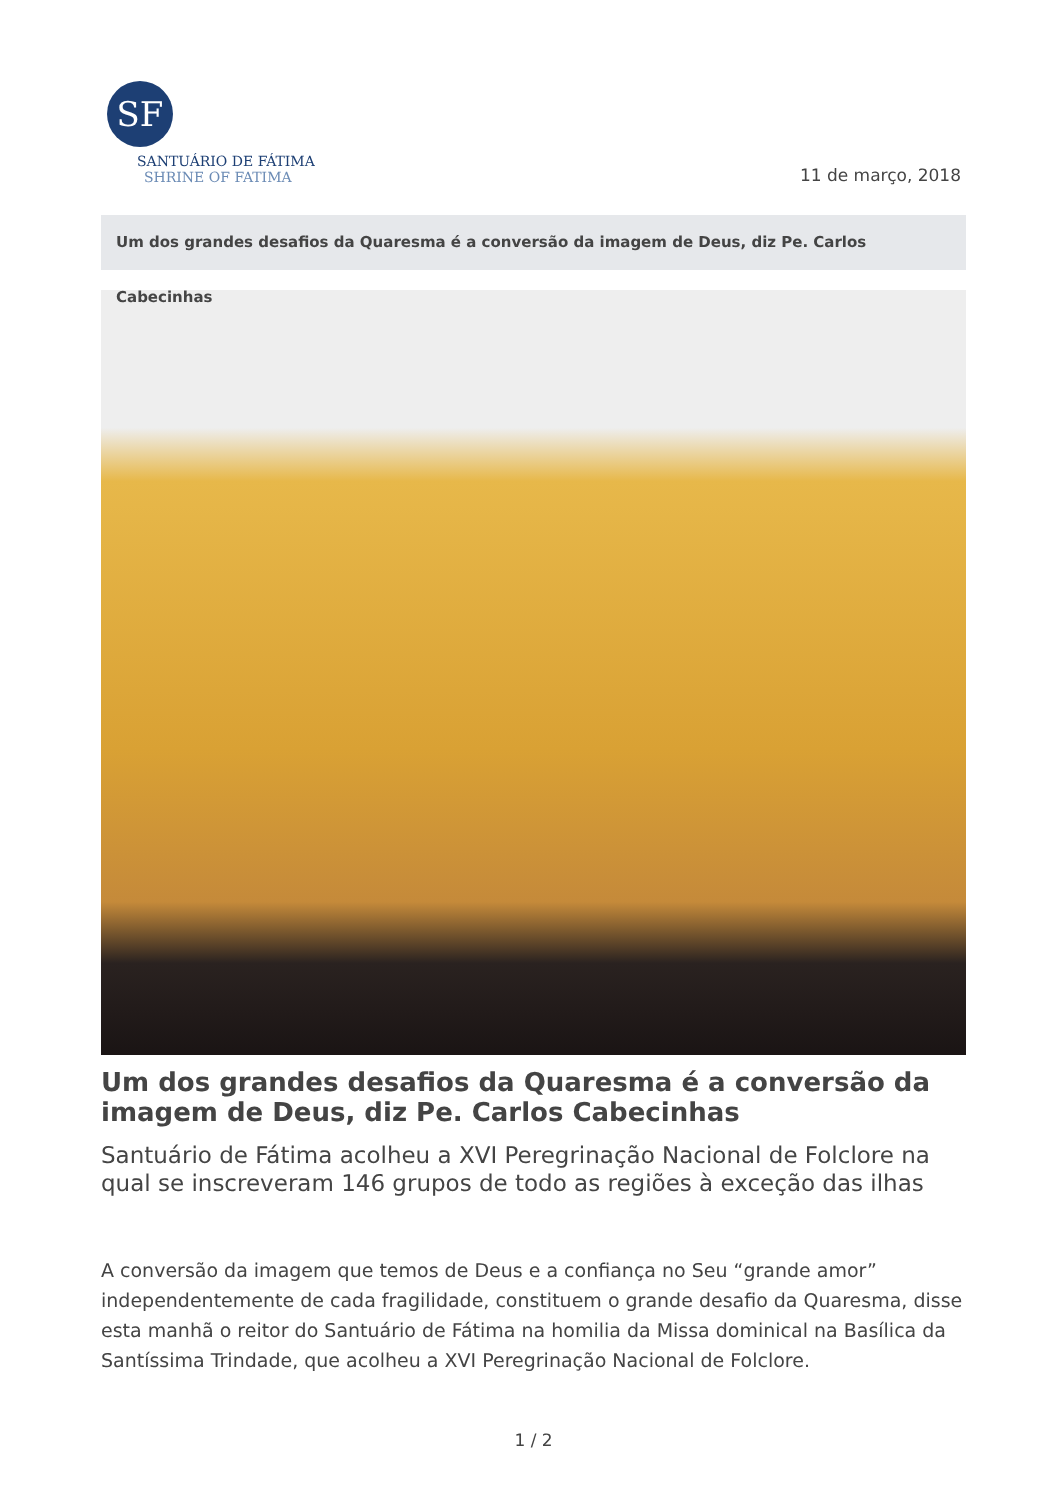SF
SANTUÁRIO DE FÁTIMA
SHRINE OF FATIMA
11 de março, 2018
Um dos grandes desafios da Quaresma é a conversão da imagem de Deus, diz Pe. Carlos Cabecinhas
Um dos grandes desafios da Quaresma é a conversão da imagem de Deus, diz Pe. Carlos Cabecinhas
Santuário de Fátima acolheu a XVI Peregrinação Nacional de Folclore na qual se inscreveram 146 grupos de todo as regiões à exceção das ilhas
A conversão da imagem que temos de Deus e a confiança no Seu “grande amor” independentemente de cada fragilidade, constituem o grande desafio da Quaresma, disse esta manhã o reitor do Santuário de Fátima na homilia da Missa dominical na Basílica da Santíssima Trindade, que acolheu a XVI Peregrinação Nacional de Folclore.
1 / 2